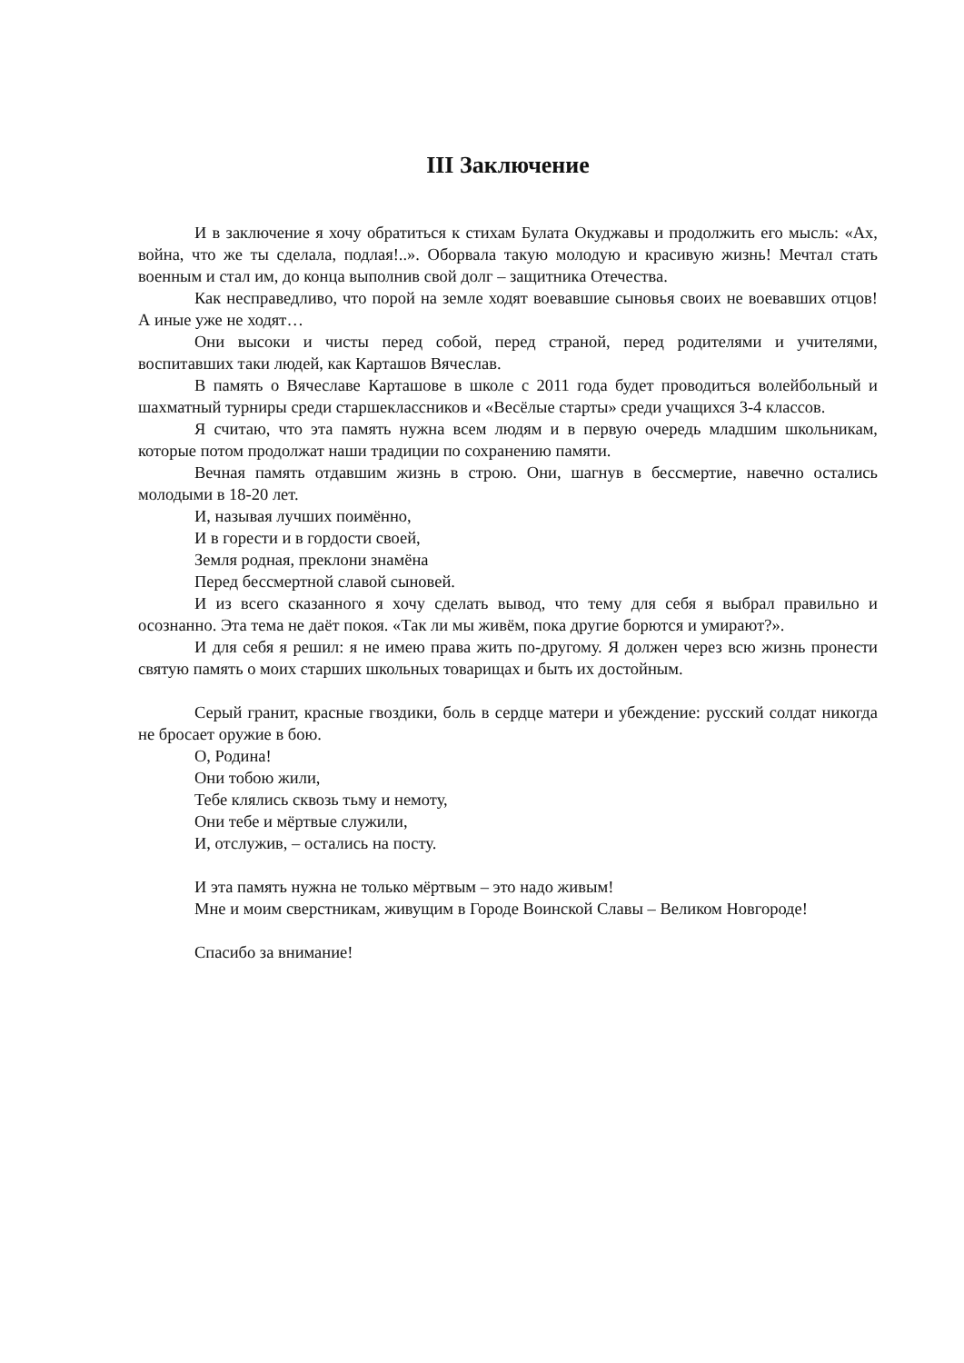III Заключение
И в заключение я хочу обратиться к стихам Булата Окуджавы и продолжить его мысль: «Ах, война, что же ты сделала, подлая!..». Оборвала такую молодую и красивую жизнь! Мечтал стать военным и стал им, до конца выполнив свой долг – защитника Отечества.
Как несправедливо, что порой на земле ходят воевавшие сыновья своих не воевавших отцов! А иные уже не ходят…
Они высоки и чисты перед собой, перед страной, перед родителями и учителями, воспитавших таки людей, как Карташов Вячеслав.
В память о Вячеславе Карташове в школе с 2011 года будет проводиться волейбольный и шахматный турниры среди старшеклассников и «Весёлые старты» среди учащихся 3-4 классов.
Я считаю, что эта память нужна всем людям и в первую очередь младшим школьникам, которые потом продолжат наши традиции по сохранению памяти.
Вечная память отдавшим жизнь в строю. Они, шагнув в бессмертие, навечно остались молодыми в 18-20 лет.
И, называя лучших поимённо,
И в горести и в гордости своей,
Земля родная, преклони знамёна
Перед бессмертной славой сыновей.
И из всего сказанного я хочу сделать вывод, что тему для себя я выбрал правильно и осознанно. Эта тема не даёт покоя. «Так ли мы живём, пока другие борются и умирают?».
И для себя я решил: я не имею права жить по-другому. Я должен через всю жизнь пронести святую память о моих старших школьных товарищах и быть их достойным.
Серый гранит, красные гвоздики, боль в сердце матери и убеждение: русский солдат никогда не бросает оружие в бою.
О, Родина!
Они тобою жили,
Тебе клялись сквозь тьму и немоту,
Они тебе и мёртвые служили,
И, отслужив, – остались на посту.
И эта память нужна не только мёртвым – это надо живым!
Мне и моим сверстникам, живущим в Городе Воинской Славы – Великом Новгороде!
Спасибо за внимание!